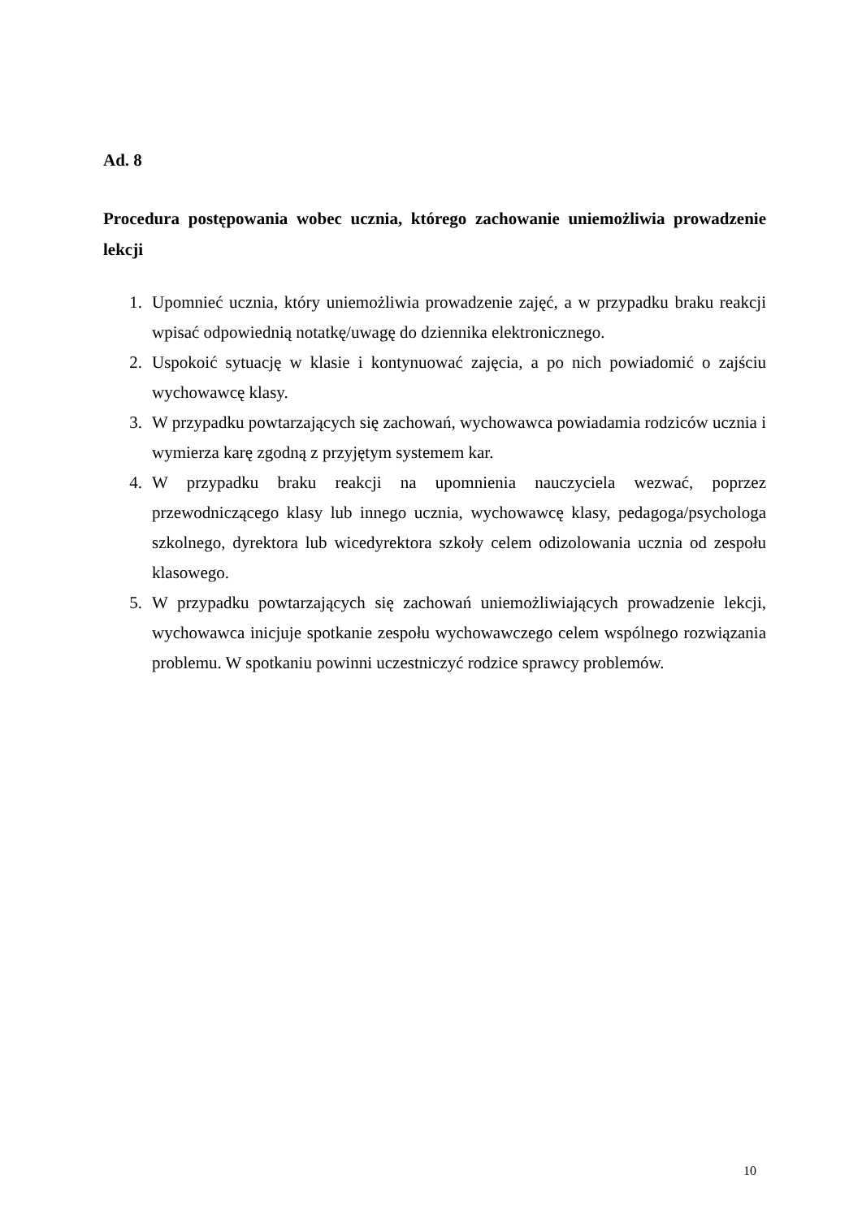Ad. 8
Procedura postępowania wobec ucznia, którego zachowanie uniemożliwia prowadzenie lekcji
1. Upomnieć ucznia, który uniemożliwia prowadzenie zajęć, a w przypadku braku reakcji wpisać odpowiednią notatkę/uwagę do dziennika elektronicznego.
2. Uspokoić sytuację w klasie i kontynuować zajęcia, a po nich powiadomić o zajściu wychowawcę klasy.
3. W przypadku powtarzających się zachowań, wychowawca powiadamia rodziców ucznia i wymierza karę zgodną z przyjętym systemem kar.
4. W przypadku braku reakcji na upomnienia nauczyciela wezwać, poprzez przewodniczącego klasy lub innego ucznia, wychowawcę klasy, pedagoga/psychologa szkolnego, dyrektora lub wicedyrektora szkoły celem odizolowania ucznia od zespołu klasowego.
5. W przypadku powtarzających się zachowań uniemożliwiających prowadzenie lekcji, wychowawca inicjuje spotkanie zespołu wychowawczego celem wspólnego rozwiązania problemu. W spotkaniu powinni uczestniczyć rodzice sprawcy problemów.
10